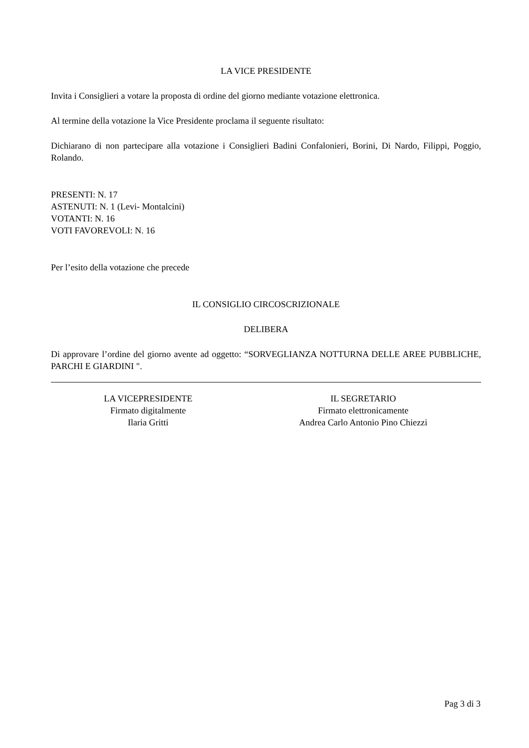LA VICE PRESIDENTE
Invita i Consiglieri a votare la proposta di ordine del giorno mediante votazione elettronica.
Al termine della votazione la Vice Presidente proclama il seguente risultato:
Dichiarano di non partecipare alla votazione i Consiglieri Badini Confalonieri, Borini, Di Nardo, Filippi, Poggio, Rolando.
PRESENTI: N. 17
ASTENUTI: N. 1 (Levi- Montalcini)
VOTANTI: N. 16
VOTI FAVOREVOLI: N. 16
Per l’esito della votazione che precede
IL CONSIGLIO CIRCOSCRIZIONALE
DELIBERA
Di approvare l’ordine del giorno avente ad oggetto: “SORVEGLIANZA NOTTURNA DELLE AREE PUBBLICHE, PARCHI E GIARDINI ".
LA VICEPRESIDENTE
Firmato digitalmente
Ilaria Gritti
IL SEGRETARIO
Firmato elettronicamente
Andrea Carlo Antonio Pino Chiezzi
Pag 3 di 3